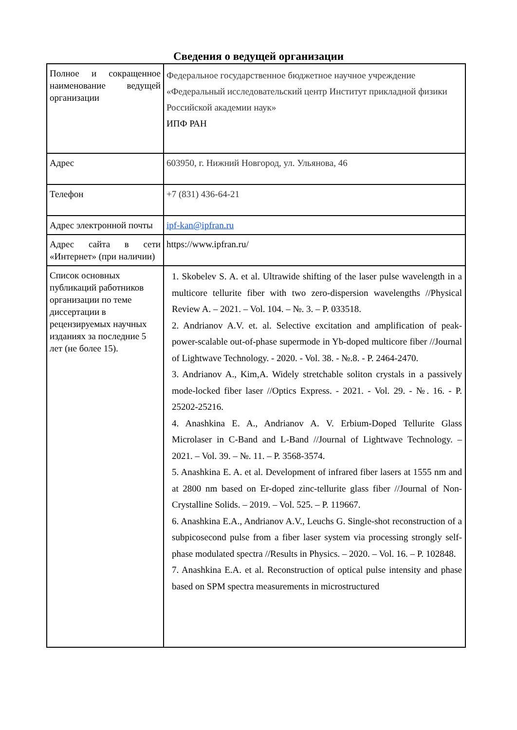Сведения о ведущей организации
| Полное и сокращенное наименование ведущей организации | Федеральное государственное бюджетное научное учреждение «Федеральный исследовательский центр Институт прикладной физики Российской академии наук» ИПФ РАН |
| Адрес | 603950, г. Нижний Новгород, ул. Ульянова, 46 |
| Телефон | +7 (831) 436-64-21 |
| Адрес электронной почты | ipf-kan@ipfran.ru |
| Адрес сайта в сети «Интернет» (при наличии) | https://www.ipfran.ru/ |
| Список основных публикаций работников организации по теме диссертации в рецензируемых научных изданиях за последние 5 лет (не более 15). | 1. Skobelev S. A. et al. Ultrawide shifting of the laser pulse wavelength in a multicore tellurite fiber with two zero-dispersion wavelengths //Physical Review A. – 2021. – Vol. 104. – №. 3. – P. 033518. 2. Andrianov A.V. et. al. Selective excitation and amplification of peak-power-scalable out-of-phase supermode in Yb-doped multicore fiber //Journal of Lightwave Technology. - 2020. - Vol. 38. - №.8. - P. 2464-2470. 3. Andrianov A., Kim,A. Widely stretchable soliton crystals in a passively mode-locked fiber laser //Optics Express. - 2021. - Vol. 29. - №. 16. - P. 25202-25216. 4. Anashkina E. A., Andrianov A. V. Erbium-Doped Tellurite Glass Microlaser in C-Band and L-Band //Journal of Lightwave Technology. – 2021. – Vol. 39. – №. 11. – P. 3568-3574. 5. Anashkina E. A. et al. Development of infrared fiber lasers at 1555 nm and at 2800 nm based on Er-doped zinc-tellurite glass fiber //Journal of Non-Crystalline Solids. – 2019. – Vol. 525. – P. 119667. 6. Anashkina E.A., Andrianov A.V., Leuchs G. Single-shot reconstruction of a subpicosecond pulse from a fiber laser system via processing strongly self-phase modulated spectra //Results in Physics. – 2020. – Vol. 16. – P. 102848. 7. Anashkina E.A. et al. Reconstruction of optical pulse intensity and phase based on SPM spectra measurements in microstructured |